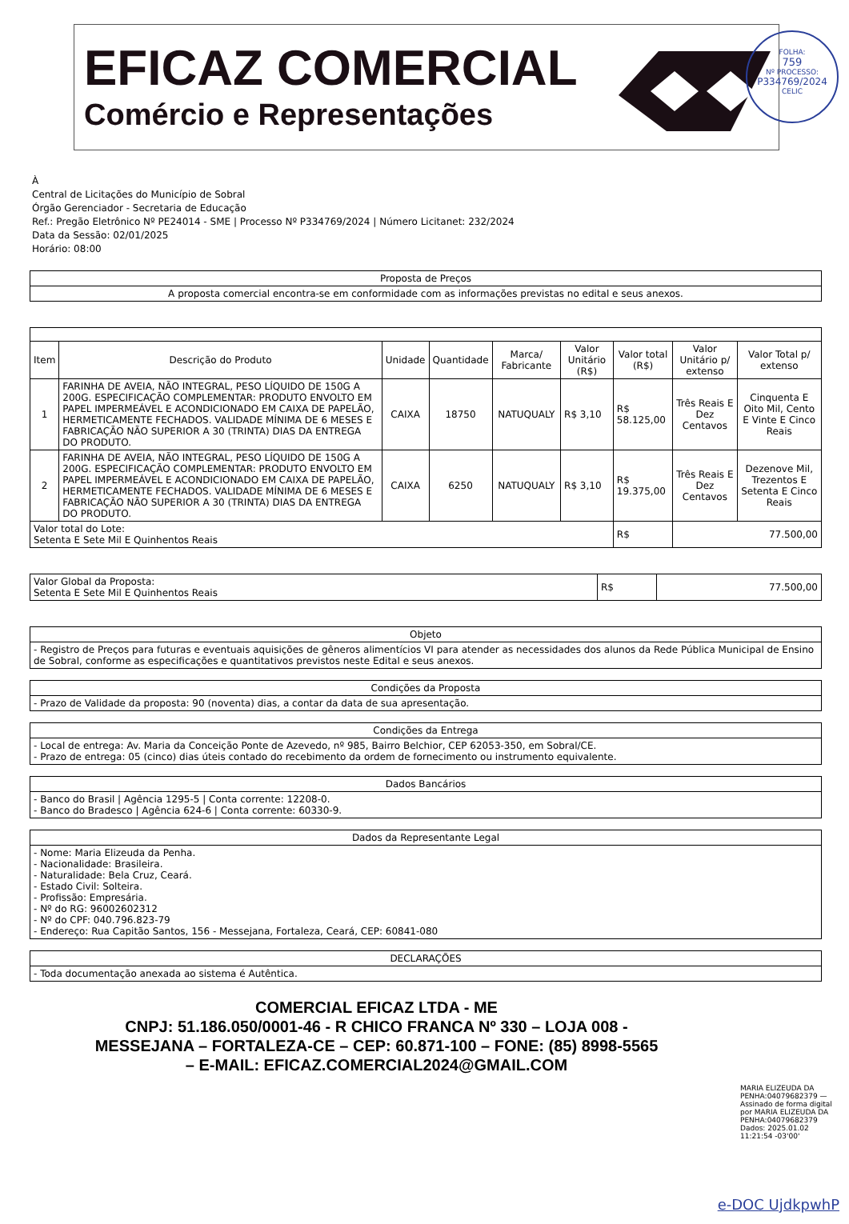EFICAZ COMERCIAL
Comércio e Representações
FOLHA:
759
Nº PROCESSO:
P334769/2024
CELIC
À
Central de Licitações do Município de Sobral
Órgão Gerenciador - Secretaria de Educação
Ref.: Pregão Eletrônico Nº PE24014 - SME | Processo Nº P334769/2024 | Número Licitanet: 232/2024
Data da Sessão: 02/01/2025
Horário: 08:00
| Proposta de Preços |
| A proposta comercial encontra-se em conformidade com as informações previstas no edital e seus anexos. |
| Item | Descrição do Produto | Unidade | Quantidade | Marca/ Fabricante | Valor Unitário (R$) | Valor total (R$) | Valor Unitário p/ extenso | Valor Total p/ extenso |
| --- | --- | --- | --- | --- | --- | --- | --- | --- |
| 1 | FARINHA DE AVEIA, NÃO INTEGRAL, PESO LÍQUIDO DE 150G A 200G. ESPECIFICAÇÃO COMPLEMENTAR: PRODUTO ENVOLTO EM PAPEL IMPERMEÁVEL E ACONDICIONADO EM CAIXA DE PAPELÃO, HERMETICAMENTE FECHADOS. VALIDADE MÍNIMA DE 6 MESES E FABRICAÇÃO NÃO SUPERIOR A 30 (TRINTA) DIAS DA ENTREGA DO PRODUTO. | CAIXA | 18750 | NATUQUALY | R$ 3,10 | R$ 58.125,00 | Três Reais E Dez Centavos | Cinquenta E Oito Mil, Cento E Vinte E Cinco Reais |
| 2 | FARINHA DE AVEIA, NÃO INTEGRAL, PESO LÍQUIDO DE 150G A 200G. ESPECIFICAÇÃO COMPLEMENTAR: PRODUTO ENVOLTO EM PAPEL IMPERMEÁVEL E ACONDICIONADO EM CAIXA DE PAPELÃO, HERMETICAMENTE FECHADOS. VALIDADE MÍNIMA DE 6 MESES E FABRICAÇÃO NÃO SUPERIOR A 30 (TRINTA) DIAS DA ENTREGA DO PRODUTO. | CAIXA | 6250 | NATUQUALY | R$ 3,10 | R$ 19.375,00 | Três Reais E Dez Centavos | Dezenove Mil, Trezentos E Setenta E Cinco Reais |
| Valor total do Lote: Setenta E Sete Mil E Quinhentos Reais | | | | | | R$ | 77.500,00 | |
| Valor Global da Proposta: Setenta E Sete Mil E Quinhentos Reais | R$ | 77.500,00 |
| Objeto |
| - Registro de Preços para futuras e eventuais aquisições de gêneros alimentícios VI para atender as necessidades dos alunos da Rede Pública Municipal de Ensino de Sobral, conforme as especificações e quantitativos previstos neste Edital e seus anexos. |
| Condições da Proposta |
| - Prazo de Validade da proposta: 90 (noventa) dias, a contar da data de sua apresentação. |
| Condições da Entrega |
| - Local de entrega: Av. Maria da Conceição Ponte de Azevedo, nº 985, Bairro Belchior, CEP 62053-350, em Sobral/CE. - Prazo de entrega: 05 (cinco) dias úteis contado do recebimento da ordem de fornecimento ou instrumento equivalente. |
| Dados Bancários |
| - Banco do Brasil / Agência 1295-5 / Conta corrente: 12208-0. - Banco do Bradesco / Agência 624-6 / Conta corrente: 60330-9. |
| Dados da Representante Legal |
| - Nome: Maria Elizeuda da Penha. - Nacionalidade: Brasileira. - Naturalidade: Bela Cruz, Ceará. - Estado Civil: Solteira. - Profissão: Empresária. - Nº do RG: 96002602312 - Nº do CPF: 040.796.823-79 - Endereço: Rua Capitão Santos, 156 - Messejana, Fortaleza, Ceará, CEP: 60841-080 |
| DECLARAÇÕES |
| - Toda documentação anexada ao sistema é Autêntica. |
COMERCIAL EFICAZ LTDA - ME
CNPJ: 51.186.050/0001-46 - R CHICO FRANCA Nº 330 – LOJA 008 -
MESSEJANA – FORTALEZA-CE – CEP: 60.871-100 – FONE: (85) 8998-5565
– E-MAIL: EFICAZ.COMERCIAL2024@GMAIL.COM
MARIA ELIZEUDA DA PENHA:04079682379 — Assinado de forma digital por MARIA ELIZEUDA DA PENHA:04079682379 Dados: 2025.01.02 11:21:54 -03'00'
e-DOC UjdkpwhP